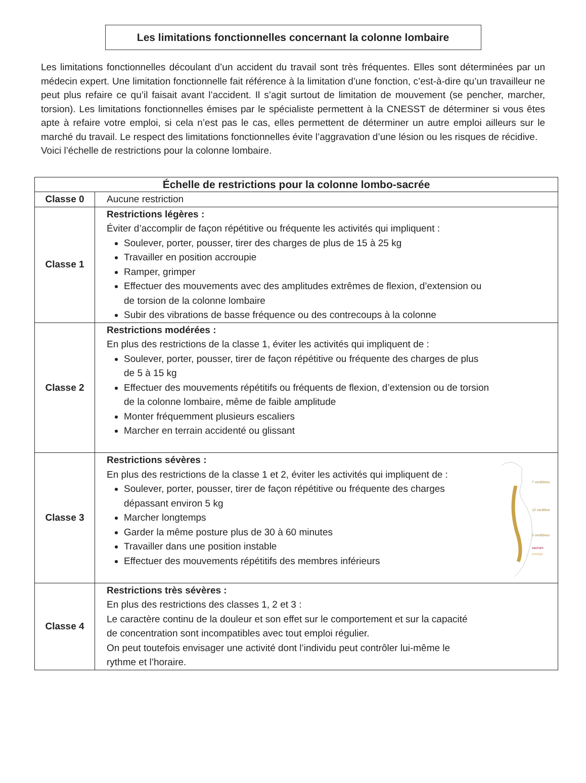Les limitations fonctionnelles concernant la colonne lombaire
Les limitations fonctionnelles découlant d’un accident du travail sont très fréquentes. Elles sont déterminées par un médecin expert. Une limitation fonctionnelle fait référence à la limitation d’une fonction, c’est-à-dire qu’un travailleur ne peut plus refaire ce qu’il faisait avant l’accident. Il s’agit surtout de limitation de mouvement (se pencher, marcher, torsion). Les limitations fonctionnelles émises par le spécialiste permettent à la CNESST de déterminer si vous êtes apte à refaire votre emploi, si cela n’est pas le cas, elles permettent de déterminer un autre emploi ailleurs sur le marché du travail. Le respect des limitations fonctionnelles évite l’aggravation d’une lésion ou les risques de récidive.
Voici l’échelle de restrictions pour la colonne lombaire.
| Échelle de restrictions pour la colonne lombo-sacrée | |
| --- | --- |
| Classe 0 | Aucune restriction |
| Classe 1 | Restrictions légères : Éviter d’accomplir de façon répétitive ou fréquente les activités qui impliquent : Soulever, porter, pousser, tirer des charges de plus de 15 à 25 kg Travailler en position accroupie Ramper, grimper Effectuer des mouvements avec des amplitudes extrêmes de flexion, d’extension ou de torsion de la colonne lombaire Subir des vibrations de basse fréquence ou des contrecoups à la colonne |
| Classe 2 | Restrictions modérées : En plus des restrictions de la classe 1, éviter les activités qui impliquent de : Soulever, porter, pousser, tirer de façon répétitive ou fréquente des charges de plus de 5 à 15 kg Effectuer des mouvements répétitifs ou fréquents de flexion, d’extension ou de torsion de la colonne lombaire, même de faible amplitude Monter fréquemment plusieurs escaliers Marcher en terrain accidenté ou glissant |
| Classe 3 | 7 vertèbres 12 vertèbres 5 vertèbres sacrum coccyx Restrictions sévères : En plus des restrictions de la classe 1 et 2, éviter les activités qui impliquent de : Soulever, porter, pousser, tirer de façon répétitive ou fréquente des charges dépassant environ 5 kg Marcher longtemps Garder la même posture plus de 30 à 60 minutes Travailler dans une position instable Effectuer des mouvements répétitifs des membres inférieurs |
| Classe 4 | Restrictions très sévères : En plus des restrictions des classes 1, 2 et 3 : Le caractère continu de la douleur et son effet sur le comportement et sur la capacité de concentration sont incompatibles avec tout emploi régulier. On peut toutefois envisager une activité dont l’individu peut contrôler lui-même le rythme et l’horaire. |